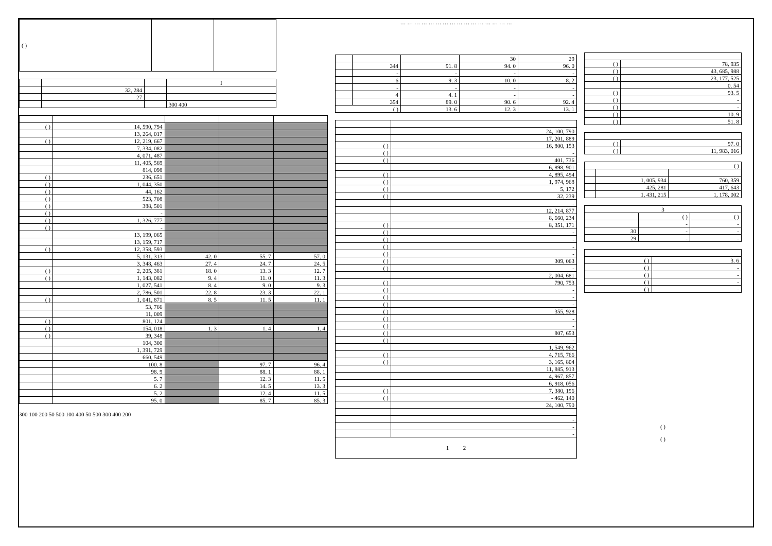| ( ) | | |
| | | | I |
| | 32, 284 | | |
| | 27 | | |
| | | | 300 400 |
| ( ) | 14, 590, 794 | | | |
| | 13, 264, 017 | | | |
| ( ) | 12, 219, 667 | | | |
| | 7, 334, 082 | | | |
| | 4, 071, 487 | | | |
| | 11, 405, 569 | | | |
| | 814, 098 | | | |
| ( ) | 236, 651 | | | |
| ( ) | 1, 044, 350 | | | |
| ( ) | 44, 162 | | | |
| ( ) | 523, 708 | | | |
| ( ) | 388, 501 | | | |
| ( ) | - | | | |
| ( ) | 1, 326, 777 | | | |
| ( ) | - | | | |
| | 13, 199, 065 | | | |
| | 13, 159, 717 | | | |
| ( ) | 12, 358, 593 | | | |
| | 5, 131, 313 | 42. 0 | 55. 7 | 57. 0 |
| | 3, 348, 463 | 27. 4 | 24. 7 | 24. 5 |
| ( ) | 2, 205, 381 | 18. 0 | 13. 3 | 12. 7 |
| ( ) | 1, 143, 082 | 9. 4 | 11. 0 | 11. 3 |
| | 1, 027, 541 | 8. 4 | 9. 0 | 9. 3 |
| | 2, 786, 501 | 22. 8 | 23. 3 | 22. 1 |
| ( ) | 1, 041, 871 | 8. 5 | 11. 5 | 11. 1 |
| | 53, 766 | | | |
| | 11, 009 | | | |
| ( ) | 801, 124 | | | |
| ( ) | 154, 018 | 1. 3 | 1. 4 | 1. 4 |
| ( ) | 39, 348 | | | |
| | 104, 300 | | | |
| | 1, 391, 729 | | | |
| | 660, 549 | | | |
| | 100. 8 | | 97. 7 | 96. 4 |
| | 98. 9 | | 88. 1 | 88. 1 |
| | 5. 7 | | 12. 3 | 11. 5 |
| | 6. 2 | | 14. 5 | 13. 3 |
| | 5. 2 | | 12. 4 | 11. 5 |
| | 95. 0 | | 85. 7 | 85. 3 |
300 100 200 50 500 100 400 50 500 300 400 200
… … … … … … … … … … … … … … … …
| | | | 30 | 29 |
| --- | --- | --- | --- | --- |
| | 344 | 91. 8 | 94. 0 | 96. 0 |
| | - | - | - | - |
| | 6 | 9. 3 | 10. 0 | 8. 2 |
| | - | - | - | - |
| | 4 | 4. 1 | - | - |
| | 354 | 89. 0 | 90. 6 | 92. 4 |
| ( ) | | 13. 6 | 12. 3 | 13. 1 |
| | 24, 100, 790 |
| | 17, 201, 889 |
| ( ) | 16, 800, 153 |
| ( ) | - |
| ( ) | 401, 736 |
| | 6, 898, 901 |
| ( ) | 4, 895, 494 |
| ( ) | 1, 974, 968 |
| ( ) | 5, 172 |
| ( ) | 32, 239 |
| | - |
| | 12, 214, 877 |
| | 8, 660, 234 |
| ( ) | 8, 351, 171 |
| ( ) | - |
| ( ) | - |
| ( ) | - |
| ( ) | - |
| ( ) | 309, 063 |
| ( ) | - |
| | 2, 004, 681 |
| ( ) | 790, 753 |
| ( ) | - |
| ( ) | - |
| ( ) | - |
| ( ) | 355, 928 |
| ( ) | - |
| ( ) | - |
| ( ) | 807, 653 |
| ( ) | - |
| | 1, 549, 962 |
| ( ) | 4, 715, 766 |
| ( ) | 3, 165, 804 |
| | 11, 885, 913 |
| | 4, 967, 857 |
| | 6, 918, 056 |
| ( ) | 7, 380, 196 |
| ( ) | - 462, 140 |
| | 24, 100, 790 |
| | - |
| | - |
| | - |
| | - |
| 1 2 | |
| ( ) | 78, 935 |
| ( ) | 43, 685, 988 |
| ( ) | 23, 177, 525 |
| | 0. 54 |
| ( ) | 93. 5 |
| ( ) | - |
| ( ) | - |
| ( ) | 10. 9 |
| ( ) | 51. 8 |
| ( ) | 97. 0 |
| ( ) | 11, 983, 016 |
| ( ) | | |
| | 1, 005, 934 | 760, 359 |
| | 425, 281 | 417, 643 |
| | 1, 431, 215 | 1, 178, 002 |
| 3 | | |
| | ( ) | ( ) |
| | - | - |
| 30 | - | - |
| 29 | - | - |
| ( ) | 3. 6 |
| ( ) | - |
| ( ) | - |
| ( ) | - |
| ( ) | - |
( )
( )